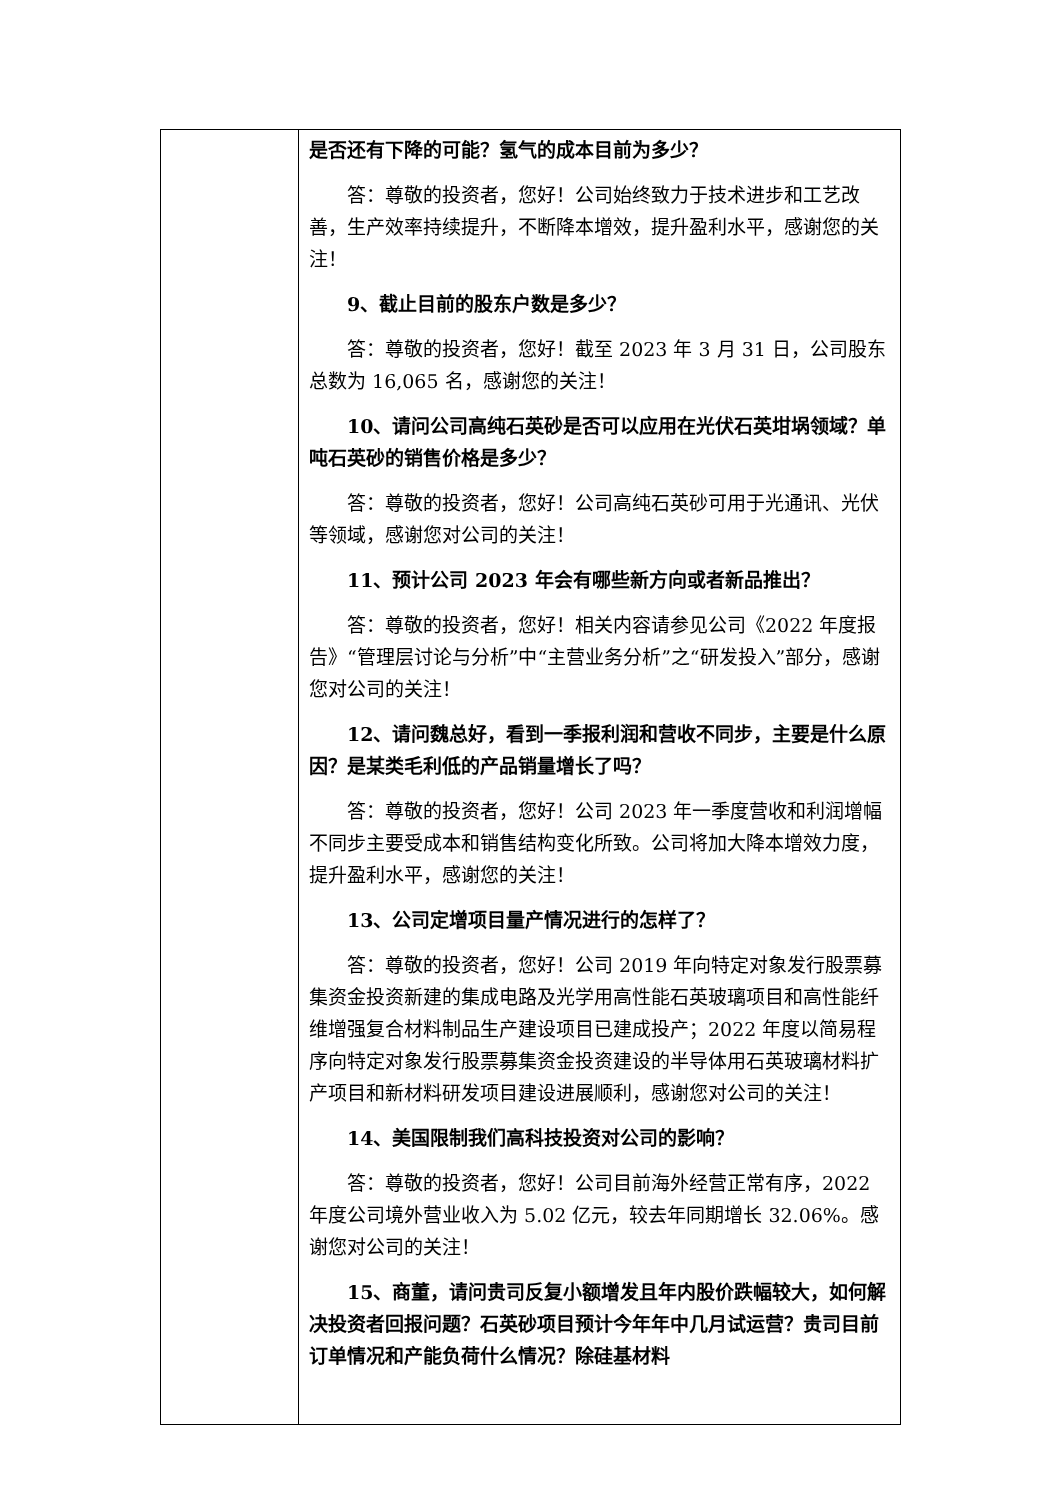| | 是否还有下降的可能？氢气的成本目前为多少？ 答：尊敬的投资者，您好！公司始终致力于技术进步和工艺改善，生产效率持续提升，不断降本增效，提升盈利水平，感谢您的关注！ 9、截止目前的股东户数是多少？ 答：尊敬的投资者，您好！截至 2023 年 3 月 31 日，公司股东总数为 16,065 名，感谢您的关注！ 10、请问公司高纯石英砂是否可以应用在光伏石英坩埚领域？单吨石英砂的销售价格是多少？ 答：尊敬的投资者，您好！公司高纯石英砂可用于光通讯、光伏等领域，感谢您对公司的关注！ 11、预计公司 2023 年会有哪些新方向或者新品推出？ 答：尊敬的投资者，您好！相关内容请参见公司《2022 年度报告》“管理层讨论与分析”中“主营业务分析”之“研发投入”部分，感谢您对公司的关注！ 12、请问魏总好，看到一季报利润和营收不同步，主要是什么原因？是某类毛利低的产品销量增长了吗？ 答：尊敬的投资者，您好！公司 2023 年一季度营收和利润增幅不同步主要受成本和销售结构变化所致。公司将加大降本增效力度，提升盈利水平，感谢您的关注！ 13、公司定增项目量产情况进行的怎样了？ 答：尊敬的投资者，您好！公司 2019 年向特定对象发行股票募集资金投资新建的集成电路及光学用高性能石英玻璃项目和高性能纤维增强复合材料制品生产建设项目已建成投产；2022 年度以简易程序向特定对象发行股票募集资金投资建设的半导体用石英玻璃材料扩产项目和新材料研发项目建设进展顺利，感谢您对公司的关注！ 14、美国限制我们高科技投资对公司的影响？ 答：尊敬的投资者，您好！公司目前海外经营正常有序，2022 年度公司境外营业收入为 5.02 亿元，较去年同期增长 32.06%。感谢您对公司的关注！ 15、商董，请问贵司反复小额增发且年内股价跌幅较大，如何解决投资者回报问题？石英砂项目预计今年年中几月试运营？贵司目前订单情况和产能负荷什么情况？除硅基材料 |